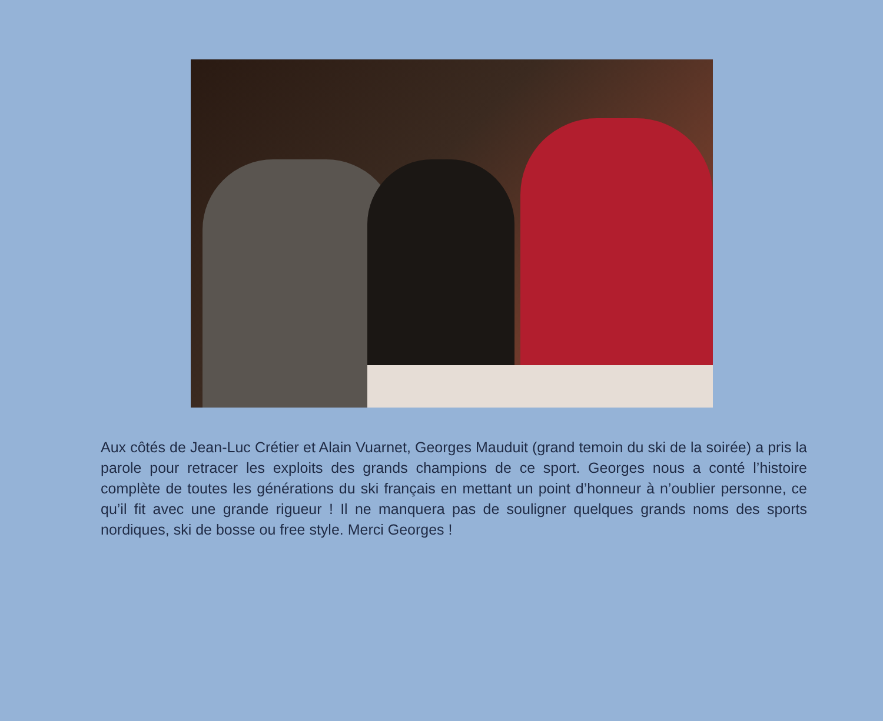Aux côtés de Jean-Luc Crétier et Alain Vuarnet, Georges Mauduit (grand temoin du ski de la soirée) a pris la parole pour retracer les exploits des grands champions de ce sport. Georges nous a conté l’histoire complète de toutes les générations du ski français en mettant un point d’honneur à n’oublier personne, ce qu’il fit avec une grande rigueur ! Il ne manquera pas de souligner quelques grands noms des sports nordiques, ski de bosse ou free style. Merci Georges !